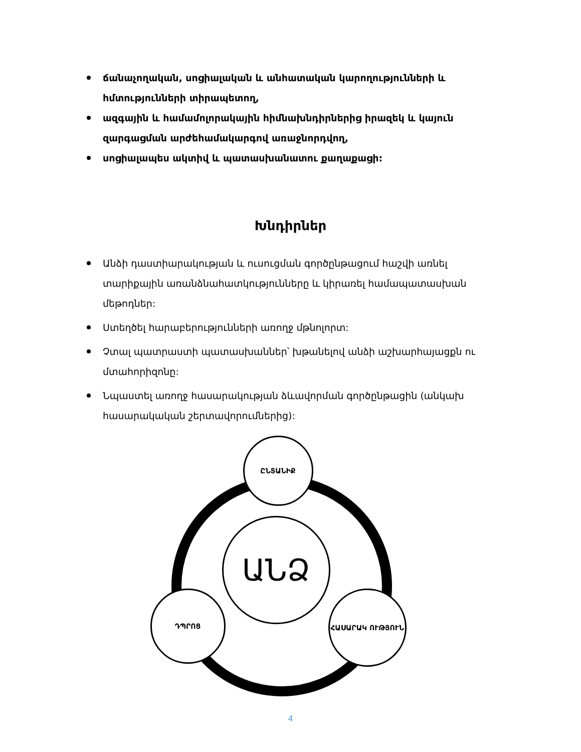ճանաչողական, սոցիալական և անհատական կարողությունների և հմտությունների տիրապետող,
ազգային և համամոլորակային հիմնախնդիրներից իրազեկ և կայուն զարգացման արժեհամակարգով առաջնորդվող,
սոցիալապես ակտիվ և պատասխանատու քաղաքացի:
Խնդիրներ
Անձի դաստիարակության և ուսուցման գործընթացում հաշվի առնել տարիքային առանձնահատկությունները և կիրառել համապատասխան մեթոդներ:
Ստեղծել հարաբերությունների առողջ մթնոլորտ:
Չտալ պատրաստի պատասխաններ՝ խթանելով անձի աշխարհայացքն ու մտահորիզոնը:
Նպաստել առողջ հասարակության ձևավորման գործընթացին (անկախ հասարակական շերտավորումներից):
ԱՆՁ
ԸՆՏԱՆԻՔ
ԴՊՐՈՑ ՀԱՍԱՐԱԿ ՈՒԹՅՈՒՆ
4